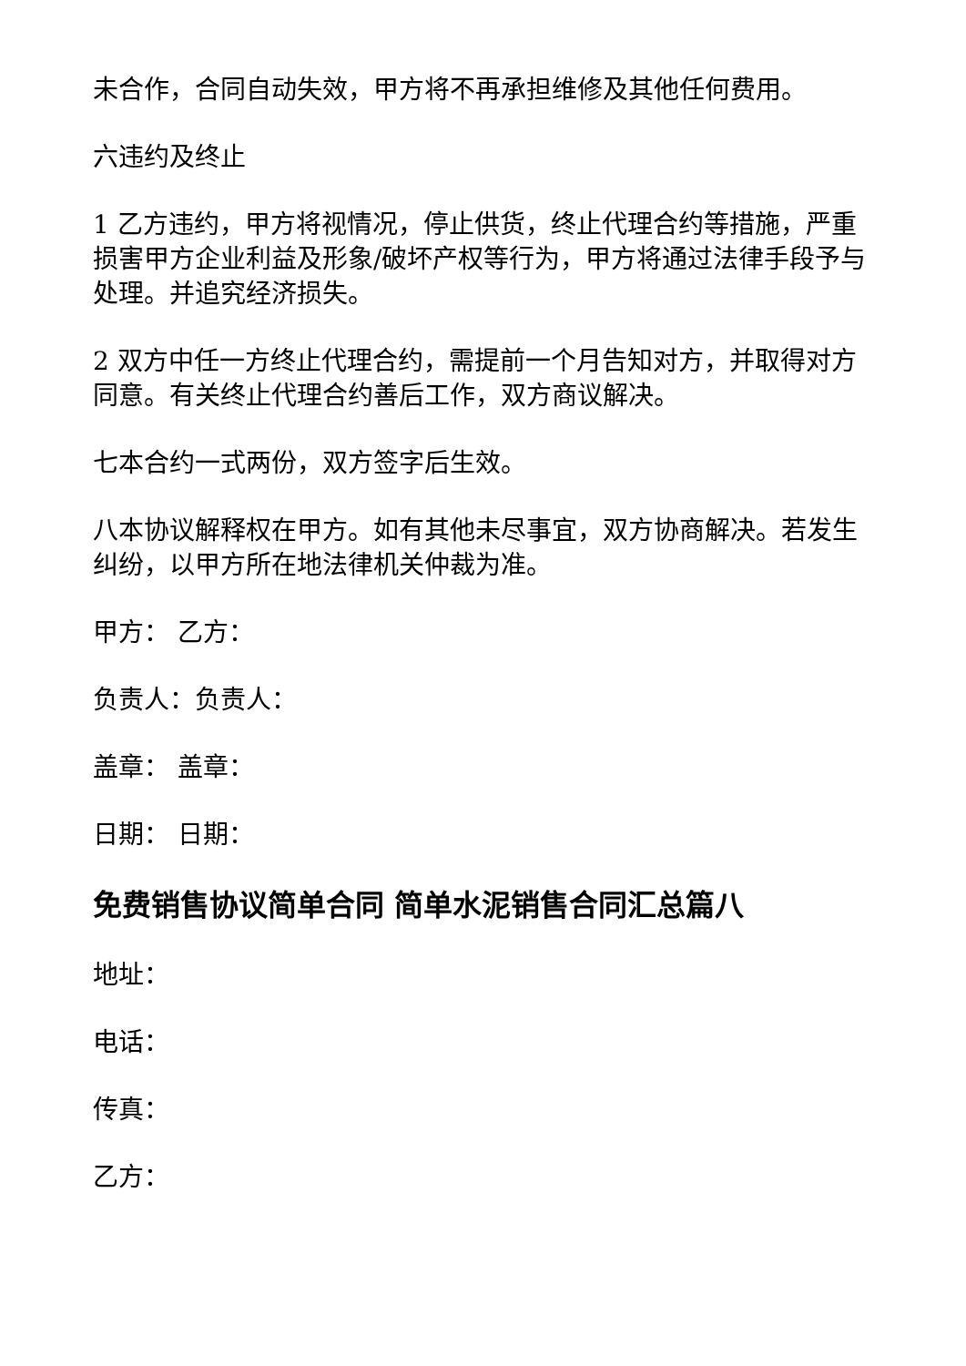未合作，合同自动失效，甲方将不再承担维修及其他任何费用。
六违约及终止
1 乙方违约，甲方将视情况，停止供货，终止代理合约等措施，严重损害甲方企业利益及形象/破坏产权等行为，甲方将通过法律手段予与处理。并追究经济损失。
2 双方中任一方终止代理合约，需提前一个月告知对方，并取得对方同意。有关终止代理合约善后工作，双方商议解决。
七本合约一式两份，双方签字后生效。
八本协议解释权在甲方。如有其他未尽事宜，双方协商解决。若发生纠纷，以甲方所在地法律机关仲裁为准。
甲方： 乙方：
负责人：负责人：
盖章： 盖章：
日期： 日期：
免费销售协议简单合同 简单水泥销售合同汇总篇八
地址：
电话：
传真：
乙方：